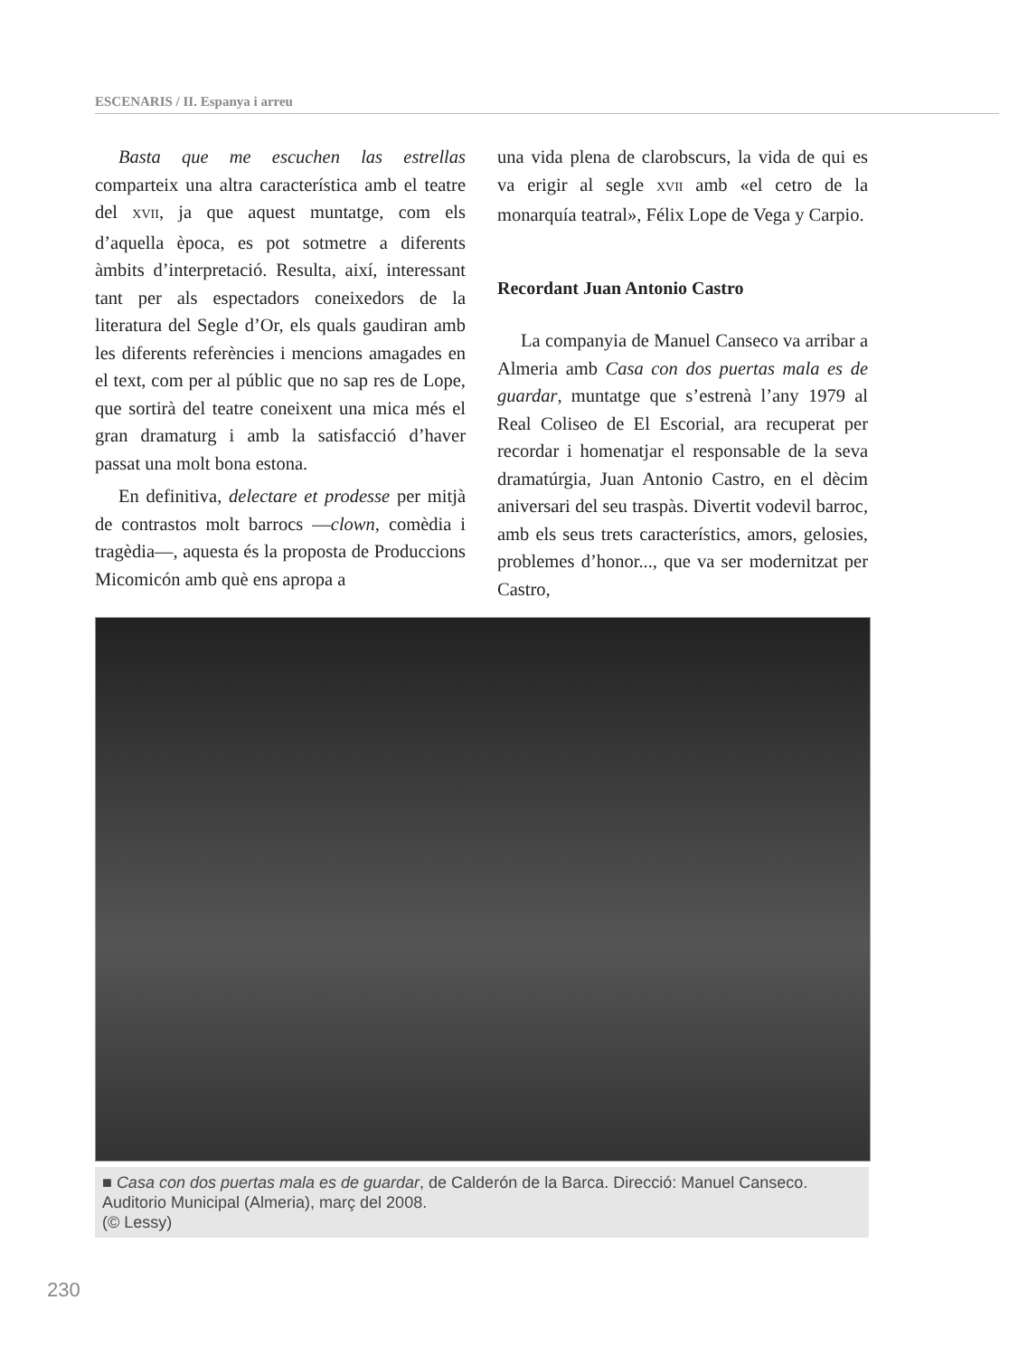ESCENARIS / II. Espanya i arreu
Basta que me escuchen las estrellas comparteix una altra característica amb el teatre del XVII, ja que aquest muntatge, com els d’aquella època, es pot sotmetre a diferents àmbits d’interpretació. Resulta, així, interessant tant per als espectadors coneixedors de la literatura del Segle d’Or, els quals gaudiran amb les diferents referències i mencions amagades en el text, com per al públic que no sap res de Lope, que sortirà del teatre coneixent una mica més el gran dramaturg i amb la satisfacció d’haver passat una molt bona estona.
En definitiva, delectare et prodesse per mitjà de contrastos molt barrocs —clown, comèdia i tragèdia—, aquesta és la proposta de Produccions Micomicón amb què ens apropa a
una vida plena de clarobscurs, la vida de qui es va erigir al segle XVII amb «el cetro de la monarquía teatral», Félix Lope de Vega y Carpio.
Recordant Juan Antonio Castro
La companyia de Manuel Canseco va arribar a Almeria amb Casa con dos puertas mala es de guardar, muntatge que s’estrenà l’any 1979 al Real Coliseo de El Escorial, ara recuperat per recordar i homenatjar el responsable de la seva dramatúrgia, Juan Antonio Castro, en el dècim aniversari del seu traspàs. Divertit vodevil barroc, amb els seus trets característics, amors, gelosies, problemes d’honor..., que va ser modernitzat per Castro,
■ Casa con dos puertas mala es de guardar, de Calderón de la Barca. Direcció: Manuel Canseco. Auditorio Municipal (Almeria), març del 2008.
(© Lessy)
230